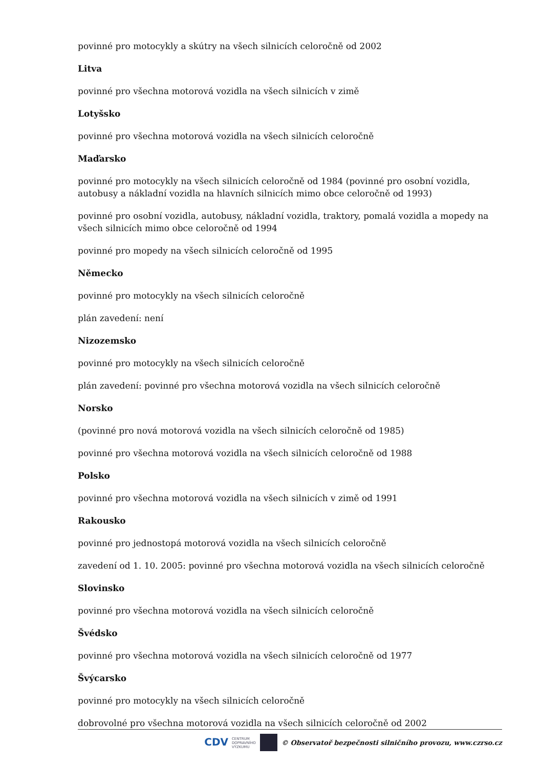povinné pro motocykly a skútry na všech silnicích celoročně od 2002
Litva
povinné pro všechna motorová vozidla na všech silnicích v zimě
Lotyšsko
povinné pro všechna motorová vozidla na všech silnicích celoročně
Maďarsko
povinné pro motocykly na všech silnicích celoročně od 1984 (povinné pro osobní vozidla, autobusy a nákladní vozidla na hlavních silnicích mimo obce celoročně od 1993)
povinné pro osobní vozidla, autobusy, nákladní vozidla, traktory, pomalá vozidla a mopedy na všech silnicích mimo obce celoročně od 1994
povinné pro mopedy na všech silnicích celoročně od 1995
Německo
povinné pro motocykly na všech silnicích celoročně
plán zavedení: není
Nizozemsko
povinné pro motocykly na všech silnicích celoročně
plán zavedení: povinné pro všechna motorová vozidla na všech silnicích celoročně
Norsko
(povinné pro nová motorová vozidla na všech silnicích celoročně od 1985)
povinné pro všechna motorová vozidla na všech silnicích celoročně od 1988
Polsko
povinné pro všechna motorová vozidla na všech silnicích v zimě od 1991
Rakousko
povinné pro jednostopá motorová vozidla na všech silnicích celoročně
zavedení od 1. 10. 2005: povinné pro všechna motorová vozidla na všech silnicích celoročně
Slovinsko
povinné pro všechna motorová vozidla na všech silnicích celoročně
Švédsko
povinné pro všechna motorová vozidla na všech silnicích celoročně od 1977
Švýcarsko
povinné pro motocykly na všech silnicích celoročně
dobrovolné pro všechna motorová vozidla na všech silnicích celoročně od 2002
CDV CENTRUM
DOPRAVNÍHO
VÝZKUMU © Observatoř bezpečnosti silničního provozu, www.czrso.cz